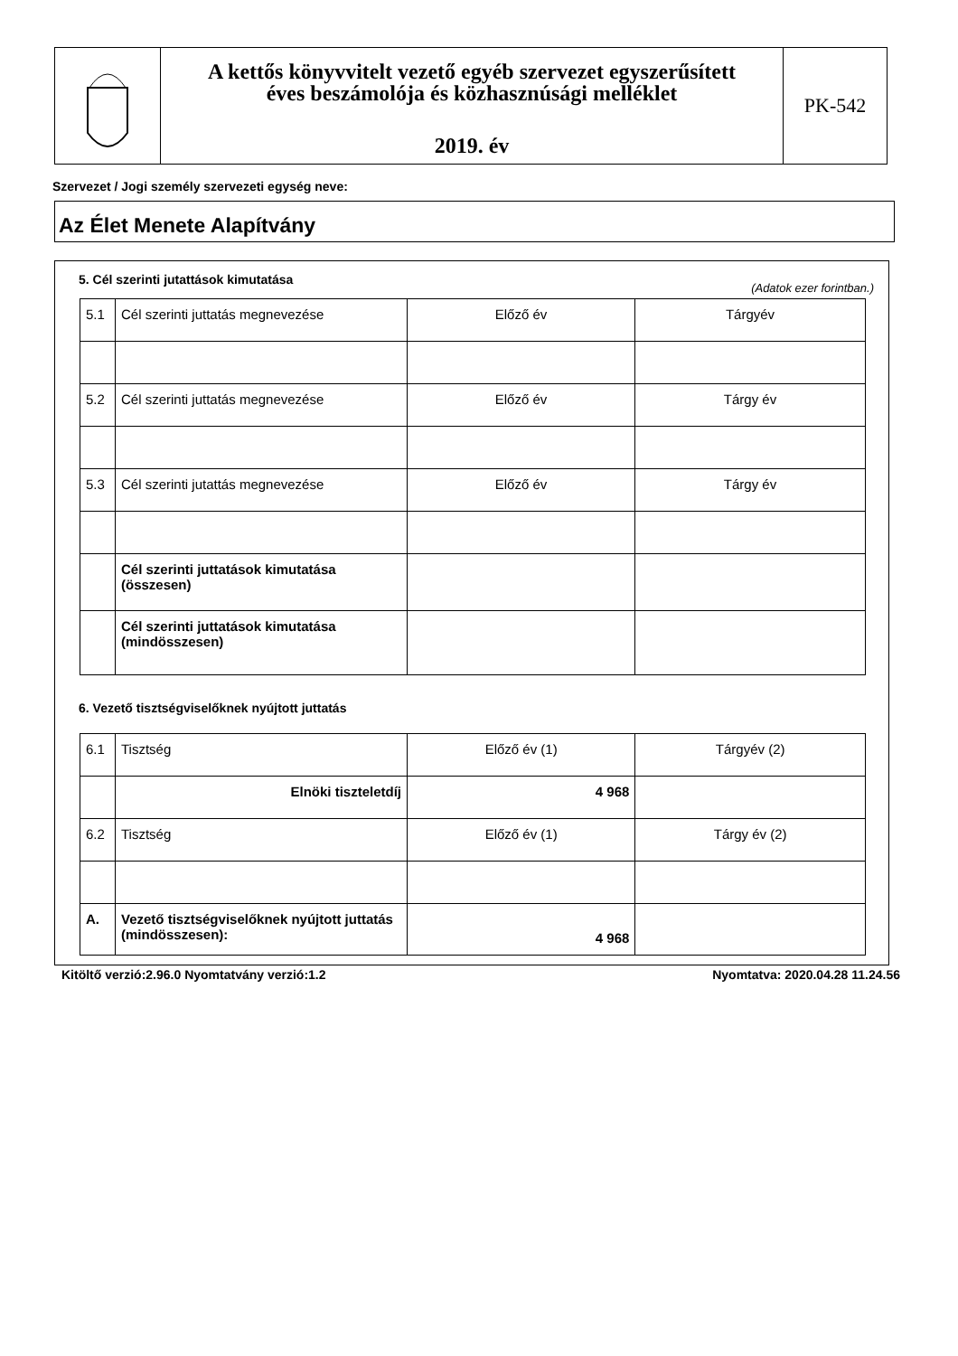A kettős könyvvitelt vezető egyéb szervezet egyszerűsített
éves beszámolója és közhasznúsági melléklet
2019. év
PK-542
Szervezet / Jogi személy szervezeti egység neve:
Az Élet Menete Alapítvány
5. Cél szerinti jutattások kimutatása
(Adatok ezer forintban.)
| 5.1 | Cél szerinti juttatás megnevezése | Előző év | Tárgyév |
| 5.2 | Cél szerinti juttatás megnevezése | Előző év | Tárgy év |
| 5.3 | Cél szerinti jutattás megnevezése | Előző év | Tárgy év |
| | Cél szerinti juttatások kimutatása (összesen) | | |
| | Cél szerinti juttatások kimutatása (mindösszesen) | | |
6. Vezető tisztségviselőknek nyújtott juttatás
| 6.1 | Tisztség | Előző év (1) | Tárgyév (2) |
| | Elnöki tiszteletdíj | 4 968 | |
| 6.2 | Tisztség | Előző év (1) | Tárgy év (2) |
| A. | Vezető tisztségviselőknek nyújtott juttatás (mindösszesen): | 4 968 | |
Kitöltő verzió:2.96.0 Nyomtatvány verzió:1.2 Nyomtatva: 2020.04.28 11.24.56